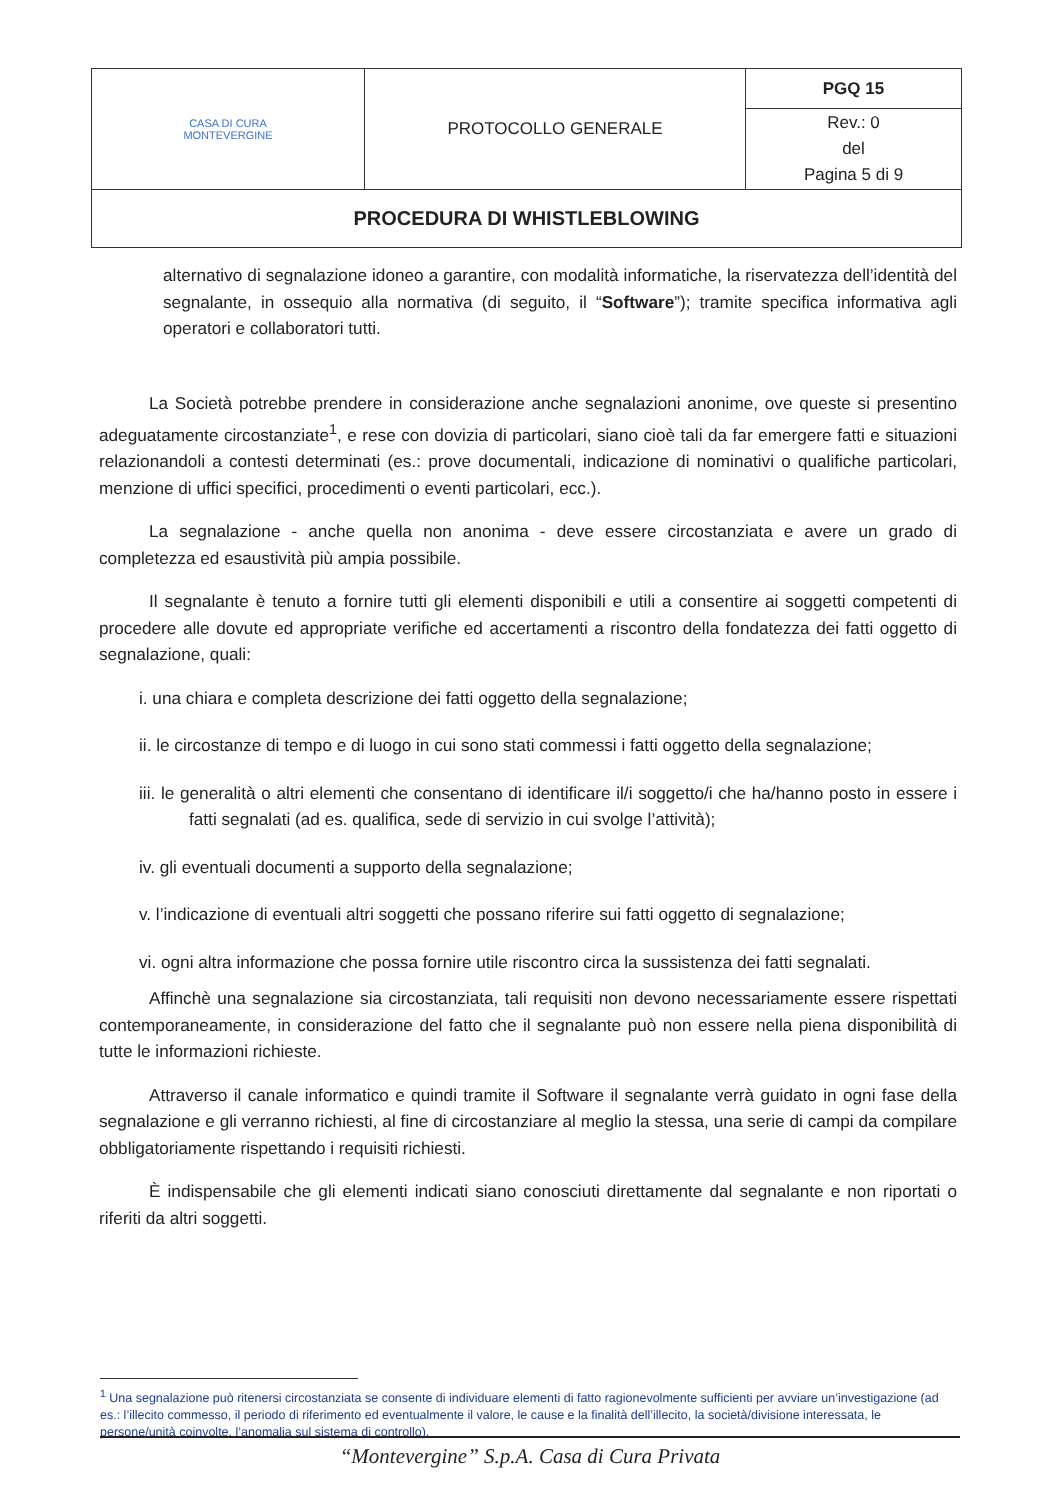| CASA DI CURA MONTEVERGINE | PROTOCOLLO GENERALE | PGQ 15 |
| | | Rev.: 0 del Pagina 5 di 9 |
| PROCEDURA DI WHISTLEBLOWING | | |
alternativo di segnalazione idoneo a garantire, con modalità informatiche, la riservatezza dell’identità del segnalante, in ossequio alla normativa (di seguito, il “Software”); tramite specifica informativa agli operatori e collaboratori tutti.
La Società potrebbe prendere in considerazione anche segnalazioni anonime, ove queste si presentino adeguatamente circostanziate<sup>1</sup>, e rese con dovizia di particolari, siano cioè tali da far emergere fatti e situazioni relazionandoli a contesti determinati (es.: prove documentali, indicazione di nominativi o qualifiche particolari, menzione di uffici specifici, procedimenti o eventi particolari, ecc.).
La segnalazione - anche quella non anonima - deve essere circostanziata e avere un grado di completezza ed esaustività più ampia possibile.
Il segnalante è tenuto a fornire tutti gli elementi disponibili e utili a consentire ai soggetti competenti di procedere alle dovute ed appropriate verifiche ed accertamenti a riscontro della fondatezza dei fatti oggetto di segnalazione, quali:
i. una chiara e completa descrizione dei fatti oggetto della segnalazione;
ii. le circostanze di tempo e di luogo in cui sono stati commessi i fatti oggetto della segnalazione;
iii. le generalità o altri elementi che consentano di identificare il/i soggetto/i che ha/hanno posto in essere i fatti segnalati (ad es. qualifica, sede di servizio in cui svolge l’attività);
iv. gli eventuali documenti a supporto della segnalazione;
v. l’indicazione di eventuali altri soggetti che possano riferire sui fatti oggetto di segnalazione;
vi. ogni altra informazione che possa fornire utile riscontro circa la sussistenza dei fatti segnalati.
Affinchè una segnalazione sia circostanziata, tali requisiti non devono necessariamente essere rispettati contemporaneamente, in considerazione del fatto che il segnalante può non essere nella piena disponibilità di tutte le informazioni richieste.
Attraverso il canale informatico e quindi tramite il Software il segnalante verrà guidato in ogni fase della segnalazione e gli verranno richiesti, al fine di circostanziare al meglio la stessa, una serie di campi da compilare obbligatoriamente rispettando i requisiti richiesti.
È indispensabile che gli elementi indicati siano conosciuti direttamente dal segnalante e non riportati o riferiti da altri soggetti.
<sup>1</sup> Una segnalazione può ritenersi circostanziata se consente di individuare elementi di fatto ragionevolmente sufficienti per avviare un’investigazione (ad es.: l’illecito commesso, il periodo di riferimento ed eventualmente il valore, le cause e la finalità dell’illecito, la società/divisione interessata, le persone/unità coinvolte, l’anomalia sul sistema di controllo).
“Montevergine” S.p.A. Casa di Cura Privata